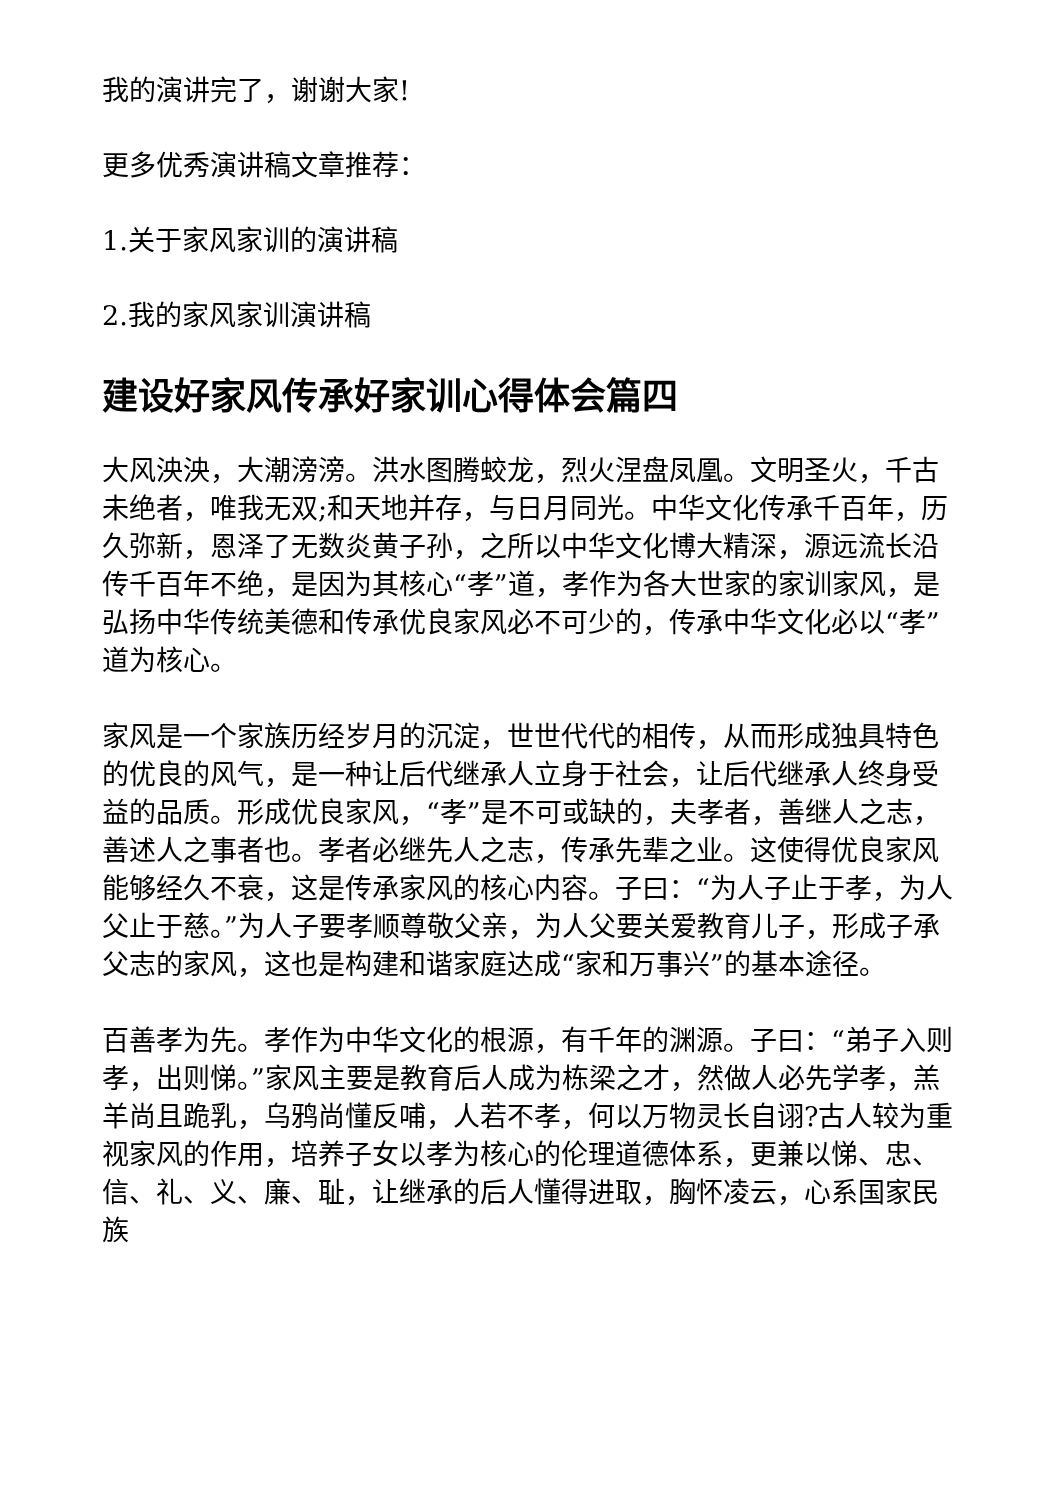我的演讲完了，谢谢大家!
更多优秀演讲稿文章推荐：
1.关于家风家训的演讲稿
2.我的家风家训演讲稿
建设好家风传承好家训心得体会篇四
大风泱泱，大潮滂滂。洪水图腾蛟龙，烈火涅盘凤凰。文明圣火，千古未绝者，唯我无双;和天地并存，与日月同光。中华文化传承千百年，历久弥新，恩泽了无数炎黄子孙，之所以中华文化博大精深，源远流长沿传千百年不绝，是因为其核心“孝”道，孝作为各大世家的家训家风，是弘扬中华传统美德和传承优良家风必不可少的，传承中华文化必以“孝”道为核心。
家风是一个家族历经岁月的沉淀，世世代代的相传，从而形成独具特色的优良的风气，是一种让后代继承人立身于社会，让后代继承人终身受益的品质。形成优良家风，“孝”是不可或缺的，夫孝者，善继人之志，善述人之事者也。孝者必继先人之志，传承先辈之业。这使得优良家风能够经久不衰，这是传承家风的核心内容。子曰：“为人子止于孝，为人父止于慈。”为人子要孝顺尊敬父亲，为人父要关爱教育儿子，形成子承父志的家风，这也是构建和谐家庭达成“家和万事兴”的基本途径。
百善孝为先。孝作为中华文化的根源，有千年的渊源。子曰：“弟子入则孝，出则悌。”家风主要是教育后人成为栋梁之才，然做人必先学孝，羔羊尚且跪乳，乌鸦尚懂反哺，人若不孝，何以万物灵长自诩?古人较为重视家风的作用，培养子女以孝为核心的伦理道德体系，更兼以悌、忠、信、礼、义、廉、耻，让继承的后人懂得进取，胸怀凌云，心系国家民族